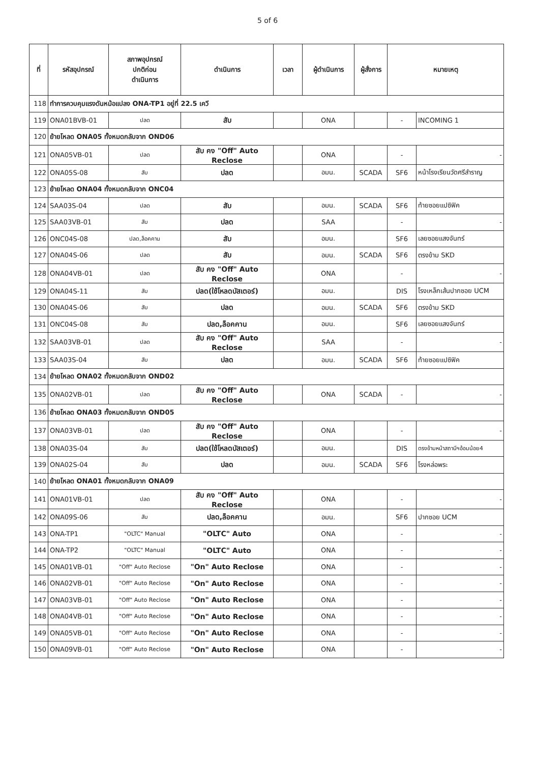5 of 6
| ที่ | รหัสอุปกรณ์ | สภาพอุปกรณ์ ปกติก่อน ดำเนินการ | ดำเนินการ | เวลา | ผู้ดำเนินการ | ผู้สั่งการ | หมายเหตุ | |
| --- | --- | --- | --- | --- | --- | --- | --- | --- |
| 118 | ทำการควบคุมแรงดันหม้อแปลง ONA-TP1 อยู่ที่ 22.5 เควี | | | | | | | |
| 119 | ONA01BVB-01 | ปลด | สับ | | ONA | | - | INCOMING 1 |
| 120 | ย้ายโหลด ONA05 ทั้งหมดกลับจาก OND06 | | | | | | | |
| 121 | ONA05VB-01 | ปลด | สับ คง "Off" Auto Reclose | | ONA | | - | - |
| 122 | ONA05S-08 | สับ | ปลด | | อมน. | SCADA | SF6 | หน้าโรงเรียนวัดศรีสำราญ |
| 123 | ย้ายโหลด ONA04 ทั้งหมดกลับจาก ONC04 | | | | | | | |
| 124 | SAA03S-04 | ปลด | สับ | | อมน. | SCADA | SF6 | ท้ายซอยแปซิฟิค |
| 125 | SAA03VB-01 | สับ | ปลด | | SAA | | - | - |
| 126 | ONC04S-08 | ปลด,ล็อคคาน | สับ | | อมน. | | SF6 | เลยซอยแสงจันทร์ |
| 127 | ONA04S-06 | ปลด | สับ | | อมน. | SCADA | SF6 | ตรงข้าม SKD |
| 128 | ONA04VB-01 | ปลด | สับ คง "Off" Auto Reclose | | ONA | | - | - |
| 129 | ONA04S-11 | สับ | ปลด(ใช้โหลดบัสเตอร์) | | อมน. | | DIS | โรงเหล็กเส้นปากซอย UCM |
| 130 | ONA04S-06 | สับ | ปลด | | อมน. | SCADA | SF6 | ตรงข้าม SKD |
| 131 | ONC04S-08 | สับ | ปลด,ล็อคคาน | | อมน. | | SF6 | เลยซอยแสงจันทร์ |
| 132 | SAA03VB-01 | ปลด | สับ คง "Off" Auto Reclose | | SAA | | - | - |
| 133 | SAA03S-04 | สับ | ปลด | | อมน. | SCADA | SF6 | ท้ายซอยแปซิฟิค |
| 134 | ย้ายโหลด ONA02 ทั้งหมดกลับจาก OND02 | | | | | | | |
| 135 | ONA02VB-01 | ปลด | สับ คง "Off" Auto Reclose | | ONA | SCADA | - | - |
| 136 | ย้ายโหลด ONA03 ทั้งหมดกลับจาก OND05 | | | | | | | |
| 137 | ONA03VB-01 | ปลด | สับ คง "Off" Auto Reclose | | ONA | | - | - |
| 138 | ONA03S-04 | สับ | ปลด(ใช้โหลดบัสเตอร์) | | อมน. | | DIS | ตรงข้ามหน้าสถานีฯอ้อมน้อย4 |
| 139 | ONA02S-04 | สับ | ปลด | | อมน. | SCADA | SF6 | โรงหล่อพระ |
| 140 | ย้ายโหลด ONA01 ทั้งหมดกลับจาก ONA09 | | | | | | | |
| 141 | ONA01VB-01 | ปลด | สับ คง "Off" Auto Reclose | | ONA | | - | - |
| 142 | ONA09S-06 | สับ | ปลด,ล็อคคาน | | อมน. | | SF6 | ปากซอย UCM |
| 143 | ONA-TP1 | "OLTC" Manual | "OLTC" Auto | | ONA | | - | - |
| 144 | ONA-TP2 | "OLTC" Manual | "OLTC" Auto | | ONA | | - | - |
| 145 | ONA01VB-01 | "Off" Auto Reclose | "On" Auto Reclose | | ONA | | - | - |
| 146 | ONA02VB-01 | "Off" Auto Reclose | "On" Auto Reclose | | ONA | | - | - |
| 147 | ONA03VB-01 | "Off" Auto Reclose | "On" Auto Reclose | | ONA | | - | - |
| 148 | ONA04VB-01 | "Off" Auto Reclose | "On" Auto Reclose | | ONA | | - | - |
| 149 | ONA05VB-01 | "Off" Auto Reclose | "On" Auto Reclose | | ONA | | - | - |
| 150 | ONA09VB-01 | "Off" Auto Reclose | "On" Auto Reclose | | ONA | | - | - |